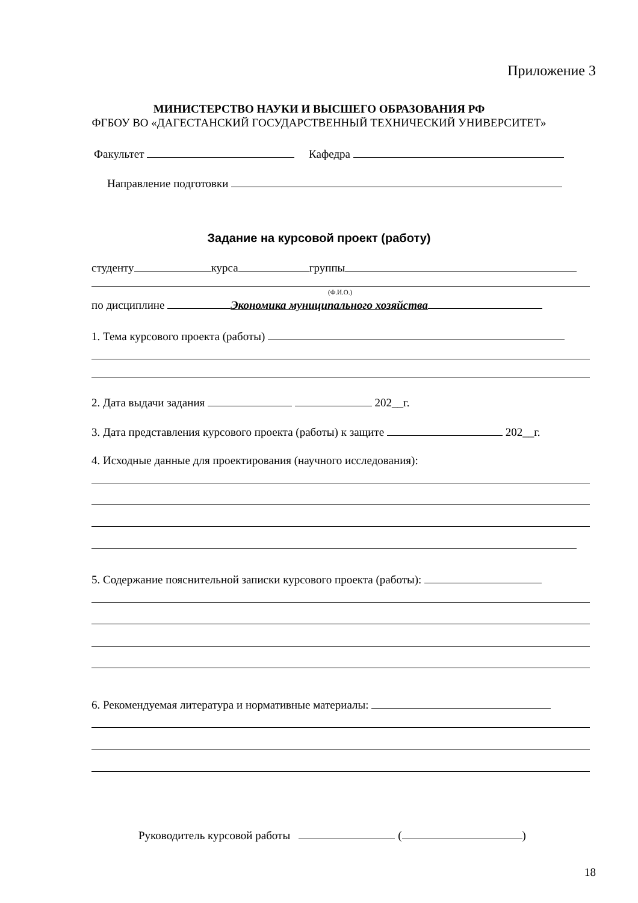Приложение 3
МИНИСТЕРСТВО НАУКИ И ВЫСШЕГО ОБРАЗОВАНИЯ РФ
ФГБОУ ВО «ДАГЕСТАНСКИЙ ГОСУДАРСТВЕННЫЙ ТЕХНИЧЕСКИЙ УНИВЕРСИТЕТ»
Факультет Кафедра
Направление подготовки
Задание на курсовой проект (работу)
студенту курса группы
(Ф.И.О.)
по дисциплине Экономика муниципального хозяйства
1. Тема курсового проекта (работы)
2. Дата выдачи задания 202__г.
3. Дата представления курсового проекта (работы) к защите 202__г.
4. Исходные данные для проектирования (научного исследования):
5. Содержание пояснительной записки курсового проекта (работы):
6. Рекомендуемая литература и нормативные материалы:
Руководитель курсовой работы ( )
18